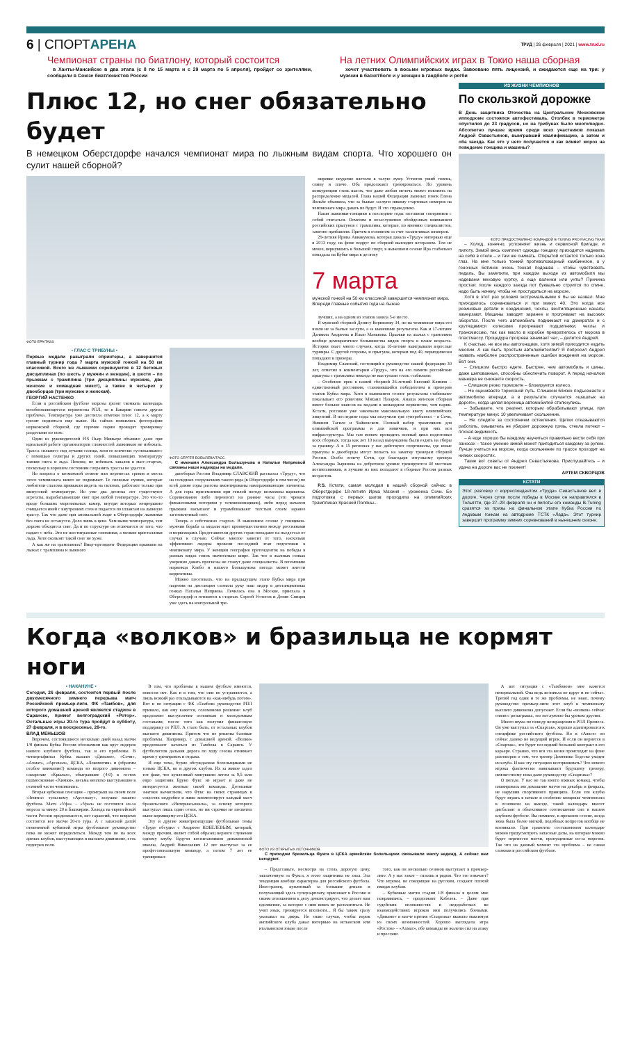6 | СПОРТАРЕНА
ТРУД | 26 февраля | 2021 | www.trud.ru
Чемпионат страны по биатлону, который состоится
в Ханты-Мансийске в два этапа (с 8 по 15 марта и с 29 марта по 5 апреля), пройдет со зрителями, сообщили в Союзе биатлонистов России
На летних Олимпийских играх в Токио наша сборная
хочет участвовать в восьми игровых видах. Завоевано пять лицензий, и ожидаются еще на три: у мужчин в баскетболе и у женщин в гандболе и регби
Плюс 12, но снег обязательно будет
В немецком Оберстдорфе начался чемпионат мира по лыжным видам спорта. Что хорошего он сулит нашей сборной?
ФОТО EPA/TASS
• ГЛАС С ТРИБУНЫ •
Первые медали разыграли спринтеры, а завершится главный турнир года 7 марта мужской гонкой на 50 км классикой. Всего же лыжники соревнуются в 12 беговых дисциплинах (по шесть у мужчин и женщин), в шести – по прыжкам с трамплина (три дисциплины мужские, две женские и командная микст), а также в четырех у двоеборцев (три мужские и женская).
ГЕОРГИЙ НАСТЕНКО
Если в российском футболе морозы грозят скомкать календарь возобновляющегося первенства РПЛ, то в Баварии совсем другая проблема. Температура уже достигла отметки плюс 12, а к марту грозит подняться еще выше. На сайтах появились фотографии норвежской сборной, где горячие парни проводят тренировку раздетыми по пояс.
Один из руководителей FIS Пьер Миньере объявил: даже при идеальной работе организаторов сложностей лыжникам не избежать. Трасса «плывет» под лучами солнца, хотя ее всячески «успокаивают» с помощью селитры и других солей, повышающих температуру таяния снега и льда. Похоже, не избежать завалов в масс-стартах, поскольку в хорошем состоянии сохранить трассы не удастся.
Но вопроса о возможной отмене или переносах сроков и места этого чемпионата никто не поднимает. Те снежные пушки, которые любители слалома привыкли видеть на склонах, работают только при минусовой температуре. Но уже два десятка лет существуют агрегаты, вырабатывающие снег при любой температуре. Это что-то вроде больших морозильных камер, внутри которых непрерывно счищается иней с внутренних стен и подается по шлангам на лыжную трассу. Так что даже при аномальной жаре в Оберстдорфе лыжники без снега не останутся. Дело лишь в цене. Чем выше температура, тем дороже обходится снег. Да и по структуре он отличается от того, что падает с неба. Это не шестигранные снежинки, а мелкие кристаллики льда. Хотя скользит такой снег не хуже.
А как же на трамплинах? Вице-президент Федерации прыжков на лыжах с трамплина и лыжного
ФОТО СЕРГЕЯ БОБЫЛЕВА/ТАСС
С именами Александра Большунова и Натальи Непряевой связаны наши надежды на медали.
двоеборья России Владимир СЛАВСКИЙ рассказал «Труду», что на солидных сооружениях такого рода (в Оберстдорфе в том числе) по всей длине горы разгона вмонтированы намораживающие элементы. А для горы приземления при теплой погоде возможны варианты. Соревнования либо переносят на ранние часы (это чревато финансовыми потерями у телевизионщиков), либо перед началом прыжков насыпают и утрамбовывают толстым слоем заранее заготовленный снег.
Теперь о собственно стартах. В нынешнем сезоне у гонщиков-мужчин борьба за медали идет преимущественно между россиянами и норвежцами. Представители других стран попадают на пьедестал от случая к случаю. Сейчас многое зависит от того, насколько эффективно лидеры провели последний этап подготовки к чемпионату мира. У женщин география претенденток на победы в разных видах гонок значительно шире. Так что в лыжных гонках уверенно давать прогнозы не станут даже специалисты. В гегемонию норвежца Клебо и нашего Большунова погода может внести коррективы.
Можно посетовать, что на предыдущем этапе Кубка мира при падении на дистанции сломала руку наш лидер в дистанционных гонках Наталья Непряева. Лечилась она в Москве, приехала в Оберстдорф и готовится к стартам. Сергей Устюгов и Денис Спицов уже здесь на контрольной тре-
нировке неудачно влетели в талую лужу. Устюгов ушиб голень, спину и плечо. Оба продолжают тренироваться. Но уровень конкуренции столь высок, что даже любая мелочь может повлиять на распределение медалей. Глава нашей Федерации лыжных гонок Елена Вяльбе объявила, что за былые заслуги никому стартовых номеров на чемпионате мира давать не будут. И это справедливо.
Наши лыжники-гонщики в последние годы заставили соперников с собой считаться. Отметим и незаслуженно обойденных вниманием российских прыгунов с трамплина, которые, по мнению специалистов, заметно прибавили. Причем в основном за счет талантливых юниоров.
29-летняя Ирина Аввакумова, которая давала «Труду» интервью еще в 2013 году, на фоне подруг по сборной выглядит ветераном. Тем не менее, вернувшись в большой спорт, в нынешнем сезоне Ира стабильно попадала на Кубке мира в десятку
7 марта
мужской гонкой на 50 км классикой завершится чемпионат мира. Впереди главные события года на лыжне
лучших, а на одном из этапов заняла 5-е место.
В мужской сборной Денису Корнилову 34, но на чемпионат мира его взяли не за былые заслуги, а за нынешние результаты. Как и 17-летних Даниила Андреева и Илью Маньковa. Прыжки на лыжах с трамплина вообще демократичнее большинства видов спорта в плане возраста. История знает много случаев, когда 16-летние выигрывали взрослые турниры. С другой стороны, и прыгуны, которым под 40, периодически попадают в призеры.
Владимир Славский, состоящий в руководстве нашей федерации 30 лет, отметил в комментарии «Труду», что на его памяти российские прыгуны с трамплина никогда не выступали столь стабильно:
– Особенно ярок в нашей сборной 26-летний Евгений Климов – единственный россиянин, становившийся победителем и призером этапов Кубка мира. Хотя в нынешнем сезоне результаты стабильнее показывает его ровесник Михаил Назаров. Анаша женская сборная имеет больше шансов на медали в командном первенстве, чем парни. Кстати, россияне уже завоевали максимальную квоту олимпийских лицензий. В последние годы мы получили три суперобъекта – в Сочи, Нижнем Тагиле и Чайковском. Полный набор трамплинов для олимпийской программы и для новичков, и при них вся инфраструктура. Мы там можем проводить полный цикл подготовки всех сборных, тогда как лет 10 назад вынуждены были ездить на сборы за границу. А в 15 регионах у нас действуют спортшколы, где юные прыгуны и двоеборцы могут попасть на заметку тренерам сборной России. Особо отмечу Сочи, где благодаря энтузиазму тренера Александра Зырянова на добротном уровне тренируются 40 местных воспитанников, и лучшие из них попадают в сборные России разных возрастов.
P.S. Кстати, самая молодая в нашей сборной сейчас в Оберстдорфе 18-летняя Ирма Махиня – уроженка Сочи. Ее подготовка с первых шагов проходила на олимпийских трамплинах Красной Поляны...
ИЗ ЖИЗНИ ЧЕМПИОНОВ
По скользкой дорожке
В День защитника Отечества на Центральном Московском ипподроме состоялся автофестиваль. Столбик в термометре опустился до 23 градусов, но на трибунах было многолюдно. Абсолютно лучшее время среди всех участников показал Андрей Севастьянов, выигравший квалификацию, а затем и оба заезда. Как это у него получается и как влияет мороз на поведение гонщика и машины?
ФОТО ПРЕДОСТАВЛЕНО КОМАНДОЙ B-TUNING PRO RACING TEAM
– Холод, конечно, усложняет жизнь и сервисной бригаде, и пилоту. Зимой весь комплект одежды гонщику приходится надевать на себя в отеле – и там же снимать. Открытой остается только зона глаз. На мне только тонкий противопожарный комбинезон, а у гоночных ботинок очень тонкая подошва – чтобы чувствовать педаль. Вы заметили, при каждом выходе из автомобиля мы надеваем меховую куртку, а еще валенки или унты? Причина простая: после каждого заезда пот буквально струится по спине, надо быть начеку, чтобы не простудиться на морозе.
Хотя в этот раз условия экстремальными я бы не назвал. Мне приходилось соревноваться и при минус 40. Это когда все резиновые детали и соединения, чехлы, вентиляционные каналы замерзают. Машины заводят заранее и прогревают на высоких оборотах. После чего автомобиль поднимают на домкратах и с крутящимися колесами прогревают подшипники, чехлы и трансмиссию, так как масло в коробке превратилось от мороза в пластмассу. Процедура прогрева занимает час, – делится Андрей.
К счастью, не все мы автогонщики, хотя зимой приходится ездить многим. А как быть простым автолюбителям? Я попросил Андрея назвать наиболее распространенные ошибки вождения на морозе. Вот они.
– Слишком быстро едете. Быстрее, чем автомобиль и шины, даже шипованные, способны обеспечить поворот. А перед началом маневра не снижаете скорость.
– Слишком резко тормозите – блокируется колесо.
– Не оцениваете тормозной путь. Слишком близко подъезжаете к автомобилю впереди, а в результате случается «шашлык на дороге», когда целая вереница автомобилей столкнулись.
– Забываете, что реагент, которым обрабатывают улицы, при температуре минус 10 увеличивает скольжение.
– Не следите за состоянием остекления. Щетки отказываются работать, омыватель не убирает дорожную грязь, стекла потеют – плохая видимость.
– А еще хорошо бы каждому научиться правильно вести себя при заносах – такое умение зимой может пригодиться каждому за рулем. Лучше учиться на морозе, когда скольжение по трассе проходит на низких скоростях.
Такие вот советы от Андрея Севастьянова. Прислушайтесь – и удача на дороге вас не покинет!
АРТЕМ СКВОРЦОВ
КСТАТИ
Этот разговор с корреспондентом «Труда» Севастьянов вел в дороге. Через сутки после победы в Москве он направлялся в Тольятти, где 27–28 февраля он и пилоты его команды B-Tuning сразятся за призы на финальном этапе Кубка России по ледовым гонкам на автодроме ТСТК «Лада». Этот турнир завершит программу зимних соревнований в нынешнем сезоне.
Когда «волков» и бразильца не кормят ноги
• НАКАНУНЕ •
Сегодня, 26 февраля, состоится первый после двухмесячного зимнего перерыва матч Российской премьер-лиги. ФК «Тамбов», для которого домашней ареной является стадион в Саранске, примет волгоградский «Ротор». Остальные игры 20-го тура пройдут в субботу, 27 февраля, и в воскресенье, 28-го.
ВЛАД МЕНЬШОВ
Впрочем, состоявшиеся несколько дней назад матчи 1/8 финала Кубка России обозначили как круг лидеров нашего клубного футбола, так и его проблемы. В четвертьфинал Кубка вышли «Динамо», «Сочи», «Ахмат», «Арсенал», ЦСКА, «Локомотив» и (обратим особое внимание!) команда из второго дивизиона – самарские «Крылья», обыгравшие (4:0) в гостях подмосковные «Химки», весьма неплохо выступавшие в осенней части чемпионата.
Вторая кубковая сенсация – проигрыш на своем поле «Зенита» тульскому «Арсеналу», золушке нашего футбола. Матч «Уфа» – «Урал» не состоялся из-за мороза за минус 20 в Башкирии. Холода на европейской части России продолжаются, нет гарантий, что вовремя состоятся все матчи 20-го тура. А с запасной датой отмененной кубковой игры футбольное руководство пока не может определиться. Между тем не на всех аренах клубов, выступающих в высшем дивизионе, есть подогрев поля.
В том, что проблемы в нашем футболе имеются, новости нет. Как и в том, что они не устраняются, а лишь всякий раз откладываются на «как-нибудь потом». Вот и по ситуации с ФК «Тамбов» руководство РПЛ приняло, как ему кажется, соломоново решение: клуб продолжит выступление основным и молодежным составами, после того как получил финансовую поддержку от РПЛ. А стало быть, от остальных клубов высшего дивизиона. Притом что не решены базовые проблемы. Например, с домашней ареной. «Волки» продолжают кататься из Тамбова в Саранск. У футболистов дальняя дорога по ходу сезона отнимает время у тренировок и отдыха.
И еще тема, бурно обсуждаемая болельщиками не только ЦСКА, но и других клубов. Их за живое задел тот факт, что купленный минувшим летом за 9,5 млн евро защитник Бруно Фукс не играет и даже не интересуется жизнью своей команды. Дотошные знатоки вычислили, что Фукс на своих страницах в соцсетях подробно и живо комментирует каждый матч бразильского «Интернасьонала», за основу которого выступал лишь один сезон, но ни строчки не посвятил ныне кормящему его ЦСКА.
Эту и другие животрепещущие футбольные темы «Труд» обсудил с Андреем КОБЕЛЕВЫМ, который, между прочим, являет собой образец верного служения одному клубу. Будучи воспитанником динамовской школы, Андрей Николаевич 12 лет выступал за ее профессиональную команду, а потом 7 лет ее тренировал:
ФОТО ИЗ ОТКРЫТЫХ ИСТОЧНИКОВ
С приходом бразильца Фукса в ЦСКА армейские болельщики связывали массу надежд. А сейчас они негодуют.
– Представьте, несмотря на столь дорогую цену, заплаченную за Фукса, я этого защитника не знал. Эта тенденция вообще характерна для российского футбола. Иностранец, купленный за большие деньги и получающий здесь суперзарплату, приезжает в Россию и своим отношением к делу демонстрирует, что делает нам одолжение, за которое с ним вовек не расплатиться. Не учит язык, тренируется вполноги... Я бы таким сразу указывал на дверь. Не знаю случая, чтобы игрок английского клуба давал интервью на испанском или итальянском языке после
того, как он несколько сезонов выступает в премьер-лиге. А у нас такое – сплошь и рядом. Что это означает? Что игроки, не говорящие на русском, создают плохой имидж клубам.
– Кубковые матчи стадии 1/8 финала в целом мне понравились, – продолжает Кобелев. – Даже при судейских оплошностях и недоработках во взаимодействиях игроков они получились боевыми. «Динамо» в матче против «Спартака» выжало максимум из своих возможностей. Хорошо выглядела игра «Ростов» – «Ахмат», обе команды не жалели сил на атаку и прессинг.
А вот ситуация с «Тамбовом» мне кажется ненормальной. Она ведь возникла не вдруг и не сейчас. Третий год одни и те же проблемы, не знаю, почему руководство премьер-лиги этот клуб к чемпионату высшего дивизиона допускает. Если бы «волков» сейчас сняли с розыгрыша, это послужило бы уроком другим.
Много шума по поводу возвращения в РПЛ Промеса. Он уже выступал за «Спартак», хорошо адаптировался к специфике российского футбола. Но в «Аяксе» он сейчас далеко не ведущий игрок. И если он вернется в «Спартак», это будет последний большой контракт в его карьере. Странно, что вся эта возня происходит на фоне разговоров о том, что тренер Доменико Тедеско уходит из клуба. И как эту ситуацию воспринимать? Что нового игрока фактически навязывают будущему тренеру, неизвестному пока даже руководству «Спартака»?
О погоде. У нас не так много южных команд, чтобы планировать им домашние матчи на декабрь и февраль, не нарушив спортивного принципа. Если эти клубы будут играть в начале и особенно концовке чемпионата в основном на выезде, такой календарь внесет дисбаланс в объективное соотношение сил в нашем клубном футболе. Вы помните, в прошлом сезоне, когда зима была более мягкой, подобных вопросов вообще не возникало. При грамотно составленном календаре можно предусмотреть запасные даты, на которые можно будет перенести матчи, пропущенные из-за морозов. Так что на данный момент эта проблема – не самая сложная в российском футболе.